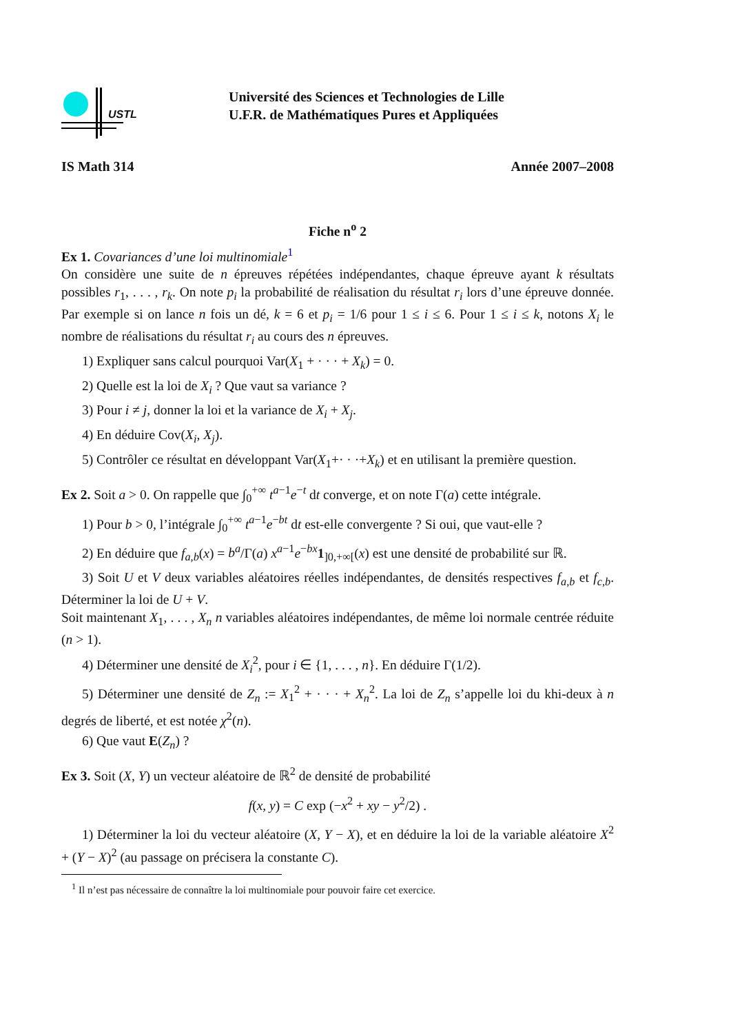USTL
Université des Sciences et Technologies de Lille
U.F.R. de Mathématiques Pures et Appliquées
IS Math 314 Année 2007–2008
Fiche n<sup>o</sup> 2
Ex 1. Covariances d’une loi multinomiale<sup>1</sup>
On considère une suite de n épreuves répétées indépendantes, chaque épreuve ayant k résultats possibles r<sub>1</sub>, . . . , r<sub>k</sub>. On note p<sub>i</sub> la probabilité de réalisation du résultat r<sub>i</sub> lors d’une épreuve donnée. Par exemple si on lance n fois un dé, k = 6 et p<sub>i</sub> = 1/6 pour 1 ≤ i ≤ 6. Pour 1 ≤ i ≤ k, notons X<sub>i</sub> le nombre de réalisations du résultat r<sub>i</sub> au cours des n épreuves.
1) Expliquer sans calcul pourquoi Var(X<sub>1</sub> + · · · + X<sub>k</sub>) = 0.
2) Quelle est la loi de X<sub>i</sub> ? Que vaut sa variance ?
3) Pour i ≠ j, donner la loi et la variance de X<sub>i</sub> + X<sub>j</sub>.
4) En déduire Cov(X<sub>i</sub>, X<sub>j</sub>).
5) Contrôler ce résultat en développant Var(X<sub>1</sub>+· · ·+X<sub>k</sub>) et en utilisant la première question.
Ex 2. Soit a > 0. On rappelle que ∫<sub>0</sub><sup>+∞</sup> t<sup>a−1</sup>e<sup>−t</sup> dt converge, et on note Γ(a) cette intégrale.
1) Pour b > 0, l’intégrale ∫<sub>0</sub><sup>+∞</sup> t<sup>a−1</sup>e<sup>−bt</sup> dt est-elle convergente ? Si oui, que vaut-elle ?
2) En déduire que f<sub>a,b</sub>(x) = b<sup>a</sup>/Γ(a) x<sup>a−1</sup>e<sup>−bx</sup>1<sub>]0,+∞[</sub>(x) est une densité de probabilité sur ℝ.
3) Soit U et V deux variables aléatoires réelles indépendantes, de densités respectives f<sub>a,b</sub> et f<sub>c,b</sub>. Déterminer la loi de U + V.
Soit maintenant X<sub>1</sub>, . . . , X<sub>n</sub> n variables aléatoires indépendantes, de même loi normale centrée réduite (n > 1).
4) Déterminer une densité de X<sub>i</sub><sup>2</sup>, pour i ∈ {1, . . . , n}. En déduire Γ(1/2).
5) Déterminer une densité de Z<sub>n</sub> := X<sub>1</sub><sup>2</sup> + · · · + X<sub>n</sub><sup>2</sup>. La loi de Z<sub>n</sub> s’appelle loi du khi-deux à n degrés de liberté, et est notée χ<sup>2</sup>(n).
6) Que vaut E(Z<sub>n</sub>) ?
Ex 3. Soit (X, Y) un vecteur aléatoire de ℝ<sup>2</sup> de densité de probabilité
f(x, y) = C exp (−x<sup>2</sup> + xy − y<sup>2</sup>/2) .
1) Déterminer la loi du vecteur aléatoire (X, Y − X), et en déduire la loi de la variable aléatoire X<sup>2</sup> + (Y − X)<sup>2</sup> (au passage on précisera la constante C).
<sup>1</sup> Il n’est pas nécessaire de connaître la loi multinomiale pour pouvoir faire cet exercice.